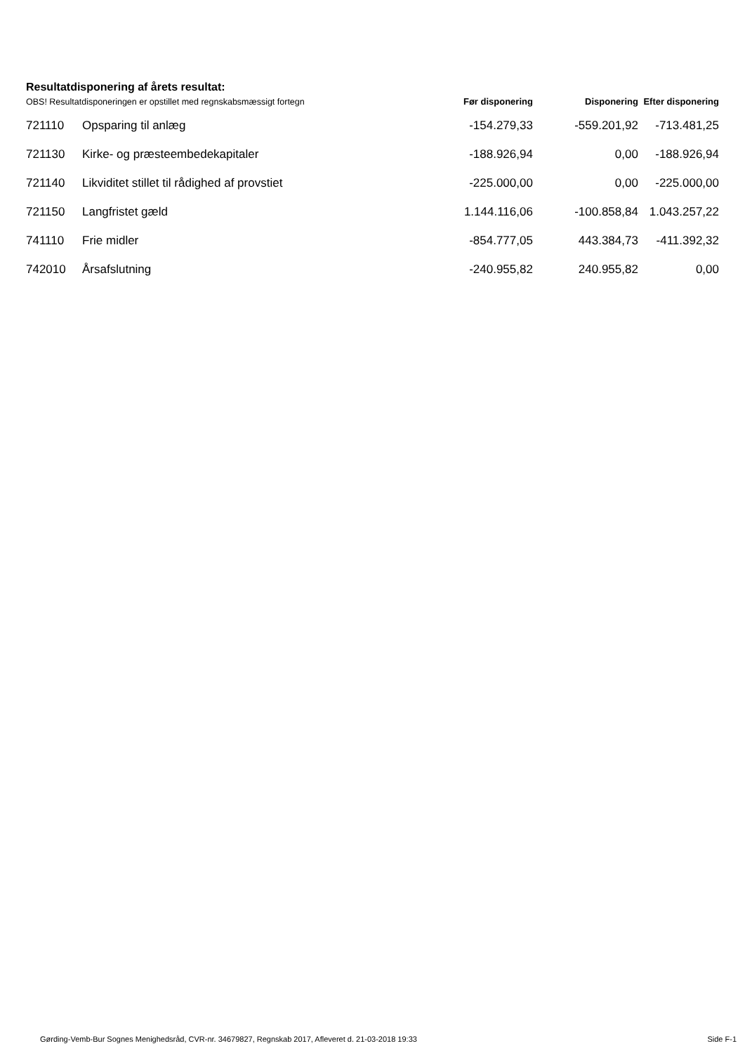Resultatdisponering af årets resultat:
| OBS! Resultatdisponeringen er opstillet med regnskabsmæssigt fortegn | | Før disponering | Disponering | Efter disponering |
| --- | --- | --- | --- | --- |
| 721110 | Opsparing til anlæg | -154.279,33 | -559.201,92 | -713.481,25 |
| 721130 | Kirke- og præsteembedekapitaler | -188.926,94 | 0,00 | -188.926,94 |
| 721140 | Likviditet stillet til rådighed af provstiet | -225.000,00 | 0,00 | -225.000,00 |
| 721150 | Langfristet gæld | 1.144.116,06 | -100.858,84 | 1.043.257,22 |
| 741110 | Frie midler | -854.777,05 | 443.384,73 | -411.392,32 |
| 742010 | Årsafslutning | -240.955,82 | 240.955,82 | 0,00 |
Gørding-Vemb-Bur Sognes Menighedsråd, CVR-nr. 34679827, Regnskab 2017, Afleveret d. 21-03-2018 19:33 Side F-1